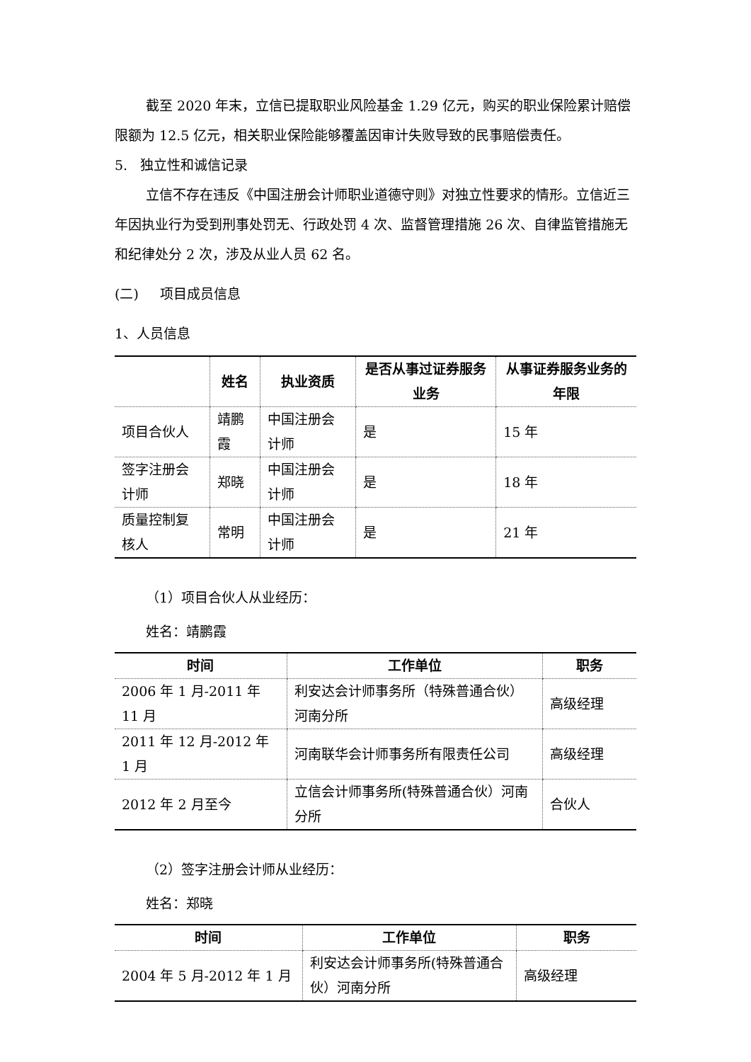截至 2020 年末，立信已提取职业风险基金 1.29 亿元，购买的职业保险累计赔偿限额为 12.5 亿元，相关职业保险能够覆盖因审计失败导致的民事赔偿责任。
5. 独立性和诚信记录
立信不存在违反《中国注册会计师职业道德守则》对独立性要求的情形。立信近三年因执业行为受到刑事处罚无、行政处罚 4 次、监督管理措施 26 次、自律监管措施无和纪律处分 2 次，涉及从业人员 62 名。
(二) 项目成员信息
1、人员信息
| | 姓名 | 执业资质 | 是否从事过证券服务业务 | 从事证券服务业务的年限 |
| --- | --- | --- | --- | --- |
| 项目合伙人 | 靖鹏霞 | 中国注册会计师 | 是 | 15 年 |
| 签字注册会计师 | 郑晓 | 中国注册会计师 | 是 | 18 年 |
| 质量控制复核人 | 常明 | 中国注册会计师 | 是 | 21 年 |
（1）项目合伙人从业经历：
姓名：靖鹏霞
| 时间 | 工作单位 | 职务 |
| --- | --- | --- |
| 2006 年 1 月-2011 年 11 月 | 利安达会计师事务所（特殊普通合伙）河南分所 | 高级经理 |
| 2011 年 12 月-2012 年 1 月 | 河南联华会计师事务所有限责任公司 | 高级经理 |
| 2012 年 2 月至今 | 立信会计师事务所(特殊普通合伙）河南分所 | 合伙人 |
（2）签字注册会计师从业经历：
姓名：郑晓
| 时间 | 工作单位 | 职务 |
| --- | --- | --- |
| 2004 年 5 月-2012 年 1 月 | 利安达会计师事务所(特殊普通合伙）河南分所 | 高级经理 |